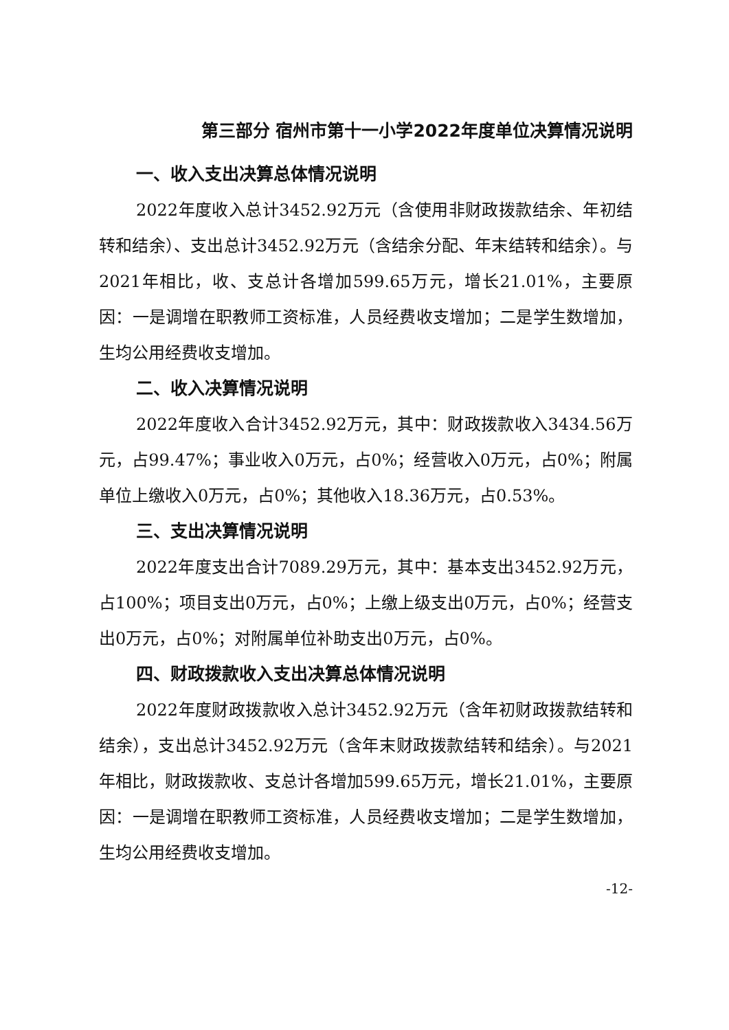第三部分 宿州市第十一小学2022年度单位决算情况说明
一、收入支出决算总体情况说明
2022年度收入总计3452.92万元（含使用非财政拨款结余、年初结转和结余）、支出总计3452.92万元（含结余分配、年末结转和结余）。与2021年相比，收、支总计各增加599.65万元，增长21.01%，主要原因：一是调增在职教师工资标准，人员经费收支增加；二是学生数增加，生均公用经费收支增加。
二、收入决算情况说明
2022年度收入合计3452.92万元，其中：财政拨款收入3434.56万元，占99.47%；事业收入0万元，占0%；经营收入0万元，占0%；附属单位上缴收入0万元，占0%；其他收入18.36万元，占0.53%。
三、支出决算情况说明
2022年度支出合计7089.29万元，其中：基本支出3452.92万元，占100%；项目支出0万元，占0%；上缴上级支出0万元，占0%；经营支出0万元，占0%；对附属单位补助支出0万元，占0%。
四、财政拨款收入支出决算总体情况说明
2022年度财政拨款收入总计3452.92万元（含年初财政拨款结转和结余），支出总计3452.92万元（含年末财政拨款结转和结余）。与2021年相比，财政拨款收、支总计各增加599.65万元，增长21.01%，主要原因：一是调增在职教师工资标准，人员经费收支增加；二是学生数增加，生均公用经费收支增加。
-12-